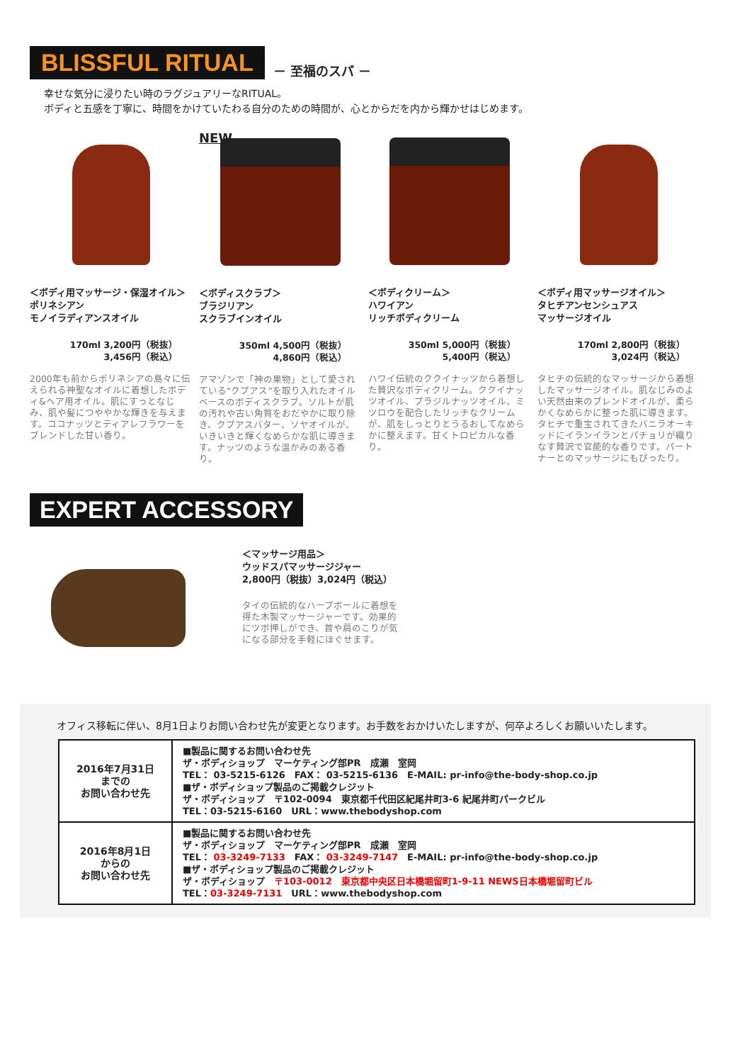BLISSFUL RITUAL
－ 至福のスパ －
幸せな気分に浸りたい時のラグジュアリーなRITUAL。
ボディと五感を丁寧に、時間をかけていたわる自分のための時間が、心とからだを内から輝かせはじめます。
＜ボディ用マッサージ・保湿オイル＞
ポリネシアン
モノイラディアンスオイル
170ml 3,200円（税抜）
3,456円（税込）
2000年も前からポリネシアの島々に伝えられる神聖なオイルに着想したボディ&ヘア用オイル。肌にすっとなじみ、肌や髪につややかな輝きを与えます。ココナッツとティアレフラワーをブレンドした甘い香り。
NEW
＜ボディスクラブ＞
ブラジリアン
スクラブインオイル
350ml 4,500円（税抜）
4,860円（税込）
アマゾンで「神の果物」として愛されている“クプアス”を取り入れたオイルベースのボディスクラブ。ソルトが肌の汚れや古い角質をおだやかに取り除き、クプアスバター、ソヤオイルが、いきいきと輝くなめらかな肌に導きます。ナッツのような温かみのある香り。
＜ボディクリーム＞
ハワイアン
リッチボディクリーム
350ml 5,000円（税抜）
5,400円（税込）
ハワイ伝統のククイナッツから着想した贅沢なボディクリーム。ククイナッツオイル、ブラジルナッツオイル、ミツロウを配合したリッチなクリームが、肌をしっとりとうるおしてなめらかに整えます。甘くトロピカルな香り。
＜ボディ用マッサージオイル＞
タヒチアンセンシュアス
マッサージオイル
170ml 2,800円（税抜）
3,024円（税込）
タヒチの伝統的なマッサージから着想したマッサージオイル。肌なじみのよい天然由来のブレンドオイルが、柔らかくなめらかに整った肌に導きます。タヒチで重宝されてきたバニラオーキッドにイランイランとパチョリが織りなす贅沢で官能的な香りです。パートナーとのマッサージにもぴったり。
EXPERT ACCESSORY
＜マッサージ用品＞
ウッドスパマッサージジャー
2,800円（税抜）3,024円（税込）
タイの伝統的なハーブボールに着想を得た木製マッサージャーです。効果的にツボ押しができ、首や肩のこりが気になる部分を手軽にほぐせます。
オフィス移転に伴い、8月1日よりお問い合わせ先が変更となります。お手数をおかけいたしますが、何卒よろしくお願いいたします。
| 2016年7月31日 までの お問い合わせ先 | ■製品に関するお問い合わせ先 ザ・ボディショップ マーケティング部PR 成瀬 室岡 TEL： 03-5215-6126 FAX： 03-5215-6136 E-MAIL: pr-info@the-body-shop.co.jp ■ザ・ボディショップ製品のご掲載クレジット ザ・ボディショップ 〒102-0094 東京都千代田区紀尾井町3-6 紀尾井町パークビル TEL：03-5215-6160 URL：www.thebodyshop.com |
| 2016年8月1日 からの お問い合わせ先 | ■製品に関するお問い合わせ先 ザ・ボディショップ マーケティング部PR 成瀬 室岡 TEL： 03-3249-7133 FAX： 03-3249-7147 E-MAIL: pr-info@the-body-shop.co.jp ■ザ・ボディショップ製品のご掲載クレジット ザ・ボディショップ 〒103-0012 東京都中央区日本橋堀留町1-9-11 NEWS日本橋堀留町ビル TEL： 03-3249-7131 URL：www.thebodyshop.com |